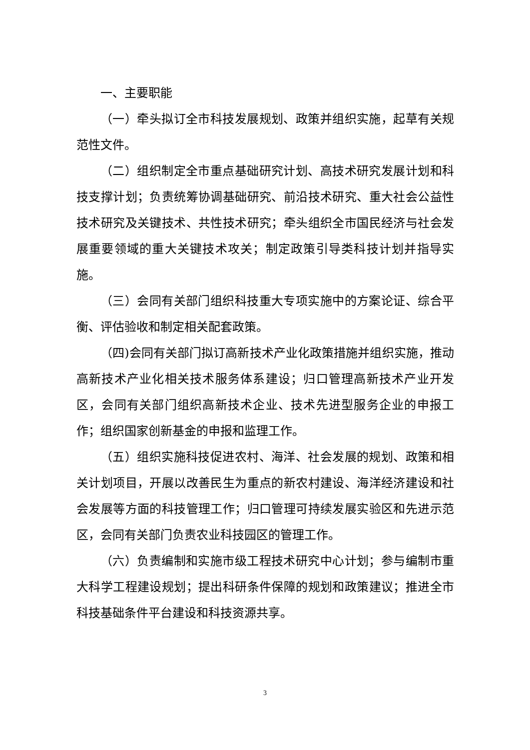一、主要职能
（一）牵头拟订全市科技发展规划、政策并组织实施，起草有关规范性文件。
（二）组织制定全市重点基础研究计划、高技术研究发展计划和科技支撑计划；负责统筹协调基础研究、前沿技术研究、重大社会公益性技术研究及关键技术、共性技术研究；牵头组织全市国民经济与社会发展重要领域的重大关键技术攻关；制定政策引导类科技计划并指导实施。
（三）会同有关部门组织科技重大专项实施中的方案论证、综合平衡、评估验收和制定相关配套政策。
（四)会同有关部门拟订高新技术产业化政策措施并组织实施，推动高新技术产业化相关技术服务体系建设；归口管理高新技术产业开发区，会同有关部门组织高新技术企业、技术先进型服务企业的申报工作；组织国家创新基金的申报和监理工作。
（五）组织实施科技促进农村、海洋、社会发展的规划、政策和相关计划项目，开展以改善民生为重点的新农村建设、海洋经济建设和社会发展等方面的科技管理工作；归口管理可持续发展实验区和先进示范区，会同有关部门负责农业科技园区的管理工作。
（六）负责编制和实施市级工程技术研究中心计划；参与编制市重大科学工程建设规划；提出科研条件保障的规划和政策建议；推进全市科技基础条件平台建设和科技资源共享。
3